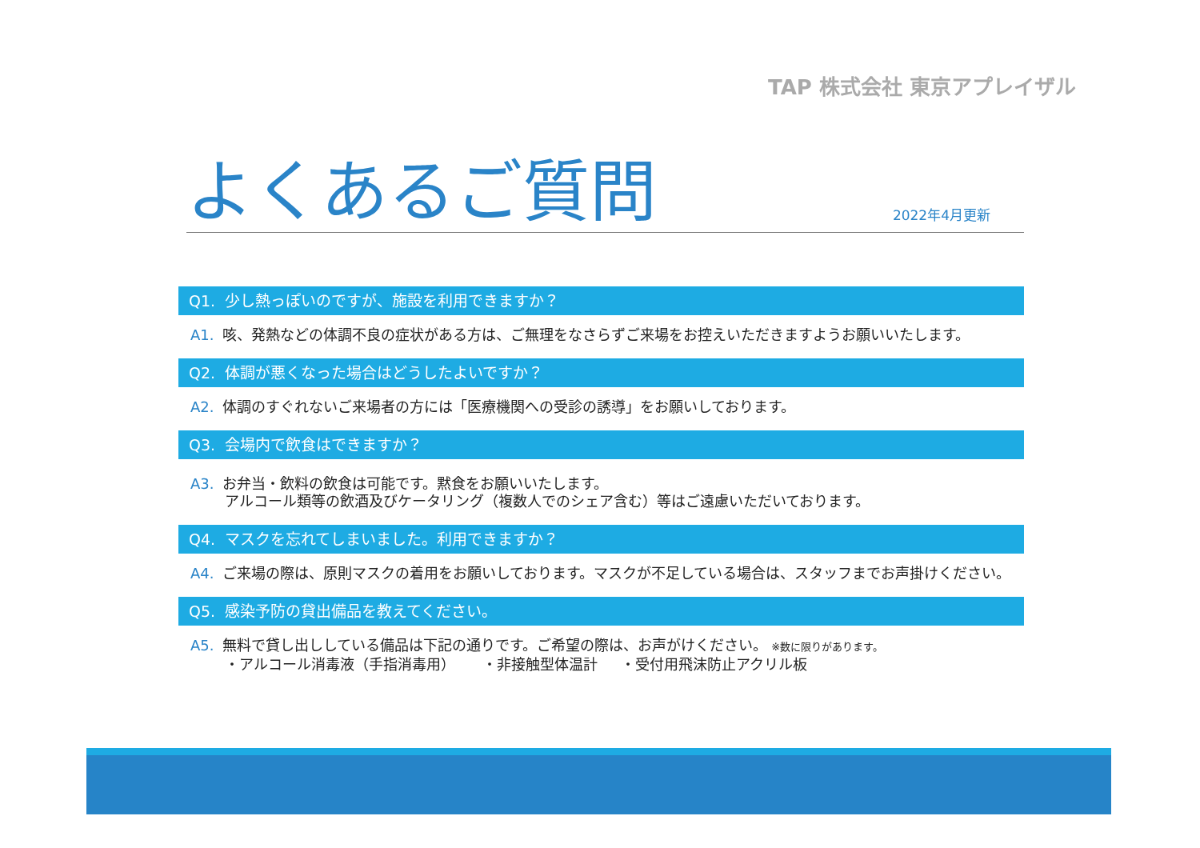TAP 株式会社 東京アプレイザル
よくあるご質問
2022年4月更新
Q1. 少し熱っぽいのですが、施設を利用できますか？
A1. 咳、発熱などの体調不良の症状がある方は、ご無理をなさらずご来場をお控えいただきますようお願いいたします。
Q2. 体調が悪くなった場合はどうしたよいですか？
A2. 体調のすぐれないご来場者の方には「医療機関への受診の誘導」をお願いしております。
Q3. 会場内で飲食はできますか？
A3. お弁当・飲料の飲食は可能です。黙食をお願いいたします。
アルコール類等の飲酒及びケータリング（複数人でのシェア含む）等はご遠慮いただいております。
Q4. マスクを忘れてしまいました。利用できますか？
A4. ご来場の際は、原則マスクの着用をお願いしております。マスクが不足している場合は、スタッフまでお声掛けください。
Q5. 感染予防の貸出備品を教えてください。
A5. 無料で貸し出ししている備品は下記の通りです。ご希望の際は、お声がけください。 ※数に限りがあります。
・アルコール消毒液（手指消毒用） ・非接触型体温計 ・受付用飛沫防止アクリル板